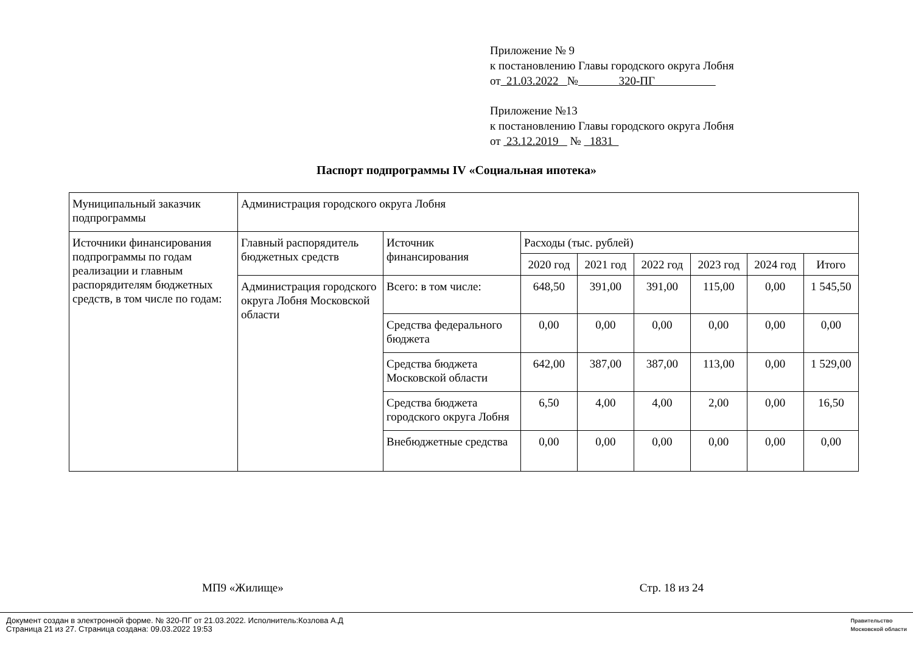Приложение № 9
к постановлению Главы городского округа Лобня
от 21.03.2022 № 320-ПГ
Приложение №13
к постановлению Главы городского округа Лобня
от 23.12.2019 № 1831
Паспорт подпрограммы IV «Социальная ипотека»
| Муниципальный заказчик подпрограммы | Администрация городского округа Лобня | | | | | | | |
| Источники финансирования подпрограммы по годам реализации и главным распорядителям бюджетных средств, в том числе по годам: | Главный распорядитель бюджетных средств | Источник финансирования | Расходы (тыс. рублей) | | | | | |
| | | | 2020 год | 2021 год | 2022 год | 2023 год | 2024 год | Итого |
| | Администрация городского округа Лобня Московской области | Всего: в том числе: | 648,50 | 391,00 | 391,00 | 115,00 | 0,00 | 1 545,50 |
| | | Средства федерального бюджета | 0,00 | 0,00 | 0,00 | 0,00 | 0,00 | 0,00 |
| | | Средства бюджета Московской области | 642,00 | 387,00 | 387,00 | 113,00 | 0,00 | 1 529,00 |
| | | Средства бюджета городского округа Лобня | 6,50 | 4,00 | 4,00 | 2,00 | 0,00 | 16,50 |
| | | Внебюджетные средства | 0,00 | 0,00 | 0,00 | 0,00 | 0,00 | 0,00 |
МП9 «Жилище» Стр. 18 из 24
Документ создан в электронной форме. № 320-ПГ от 21.03.2022. Исполнитель:Козлова А.Д
Страница 21 из 27. Страница создана: 09.03.2022 19:53
Правительство
Московской области